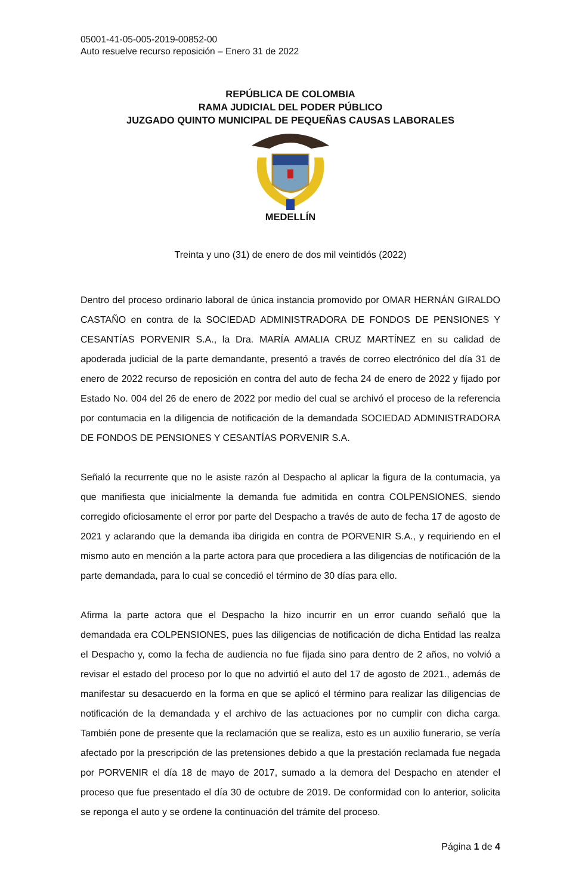05001-41-05-005-2019-00852-00
Auto resuelve recurso reposición – Enero 31 de 2022
REPÚBLICA DE COLOMBIA
RAMA JUDICIAL DEL PODER PÚBLICO
JUZGADO QUINTO MUNICIPAL DE PEQUEÑAS CAUSAS LABORALES
MEDELLÍN
Treinta y uno (31) de enero de dos mil veintidós (2022)
Dentro del proceso ordinario laboral de única instancia promovido por OMAR HERNÁN GIRALDO CASTAÑO en contra de la SOCIEDAD ADMINISTRADORA DE FONDOS DE PENSIONES Y CESANTÍAS PORVENIR S.A., la Dra. MARÍA AMALIA CRUZ MARTÍNEZ en su calidad de apoderada judicial de la parte demandante, presentó a través de correo electrónico del día 31 de enero de 2022 recurso de reposición en contra del auto de fecha 24 de enero de 2022 y fijado por Estado No. 004 del 26 de enero de 2022 por medio del cual se archivó el proceso de la referencia por contumacia en la diligencia de notificación de la demandada SOCIEDAD ADMINISTRADORA DE FONDOS DE PENSIONES Y CESANTÍAS PORVENIR S.A.
Señaló la recurrente que no le asiste razón al Despacho al aplicar la figura de la contumacia, ya que manifiesta que inicialmente la demanda fue admitida en contra COLPENSIONES, siendo corregido oficiosamente el error por parte del Despacho a través de auto de fecha 17 de agosto de 2021 y aclarando que la demanda iba dirigida en contra de PORVENIR S.A., y requiriendo en el mismo auto en mención a la parte actora para que procediera a las diligencias de notificación de la parte demandada, para lo cual se concedió el término de 30 días para ello.
Afirma la parte actora que el Despacho la hizo incurrir en un error cuando señaló que la demandada era COLPENSIONES, pues las diligencias de notificación de dicha Entidad las realza el Despacho y, como la fecha de audiencia no fue fijada sino para dentro de 2 años, no volvió a revisar el estado del proceso por lo que no advirtió el auto del 17 de agosto de 2021., además de manifestar su desacuerdo en la forma en que se aplicó el término para realizar las diligencias de notificación de la demandada y el archivo de las actuaciones por no cumplir con dicha carga. También pone de presente que la reclamación que se realiza, esto es un auxilio funerario, se vería afectado por la prescripción de las pretensiones debido a que la prestación reclamada fue negada por PORVENIR el día 18 de mayo de 2017, sumado a la demora del Despacho en atender el proceso que fue presentado el día 30 de octubre de 2019. De conformidad con lo anterior, solicita se reponga el auto y se ordene la continuación del trámite del proceso.
Página 1 de 4